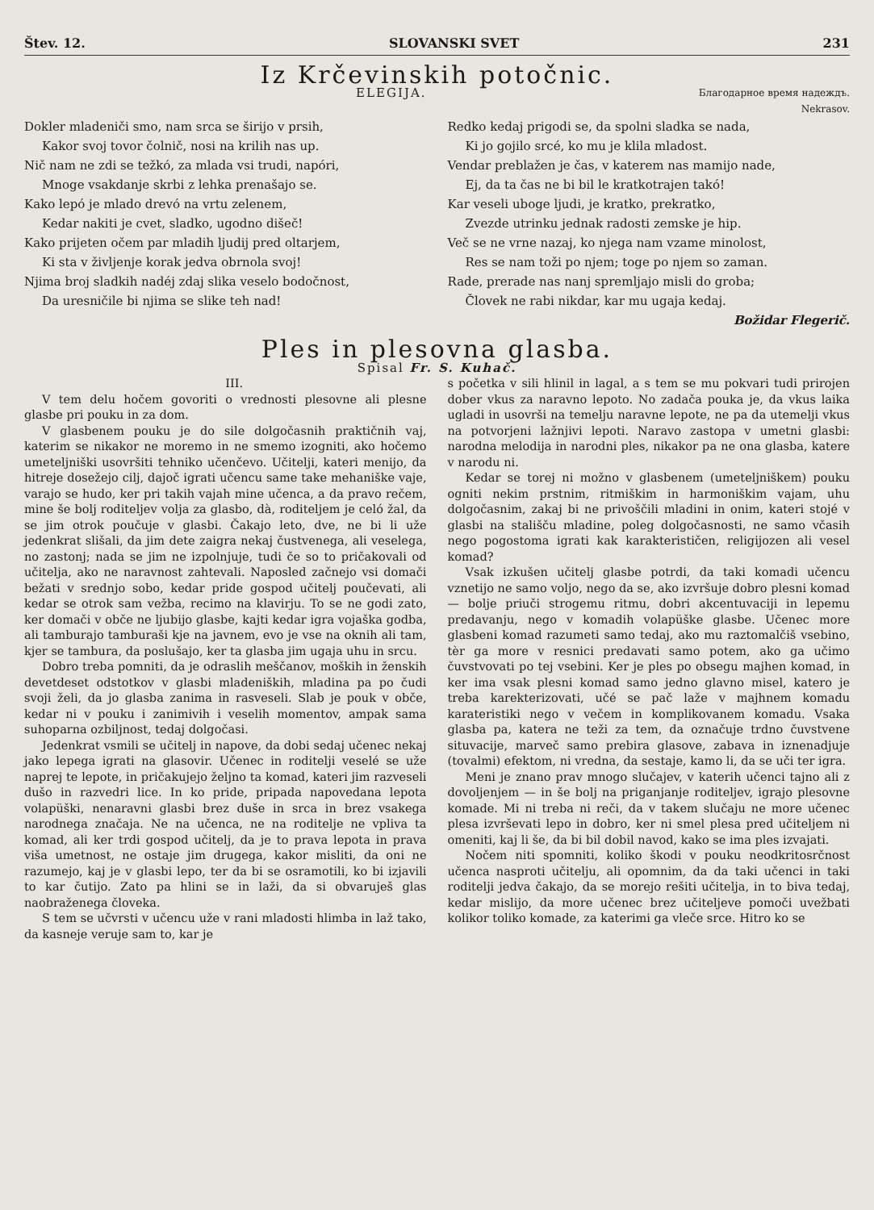Štev. 12. SLOVANSKI SVET 231
Iz Krčevinskih potočnic.
ELEGIJA.
Благодарное время надеждъ.
Nekrasov.
Dokler mladeniči smo, nam srca se širijo v prsih,
Kakor svoj tovor čolnič, nosi na krilih nas up.
Nič nam ne zdi se težkó, za mlada vsi trudi, napóri,
Mnoge vsakdanje skrbi z lehka prenašajo se.
Kako lepó je mlado drevó na vrtu zelenem,
Kedar nakiti je cvet, sladko, ugodno dišeč!
Kako prijeten očem par mladih ljudij pred oltarjem,
Ki sta v življenje korak jedva obrnola svoj!
Njima broj sladkih nadéj zdaj slika veselo bodočnost,
Da uresničile bi njima se slike teh nad!
Redko kedaj prigodi se, da spolni sladka se nada,
Ki jo gojilo srcé, ko mu je klila mladost.
Vendar preblažen je čas, v katerem nas mamijo nade,
Ej, da ta čas ne bi bil le kratkotrajen takó!
Kar veseli uboge ljudi, je kratko, prekratko,
Zvezde utrinku jednak radosti zemske je hip.
Več se ne vrne nazaj, ko njega nam vzame minolost,
Res se nam toži po njem; toge po njem so zaman.
Rade, prerade nas nanj spremljajo misli do groba;
Človek ne rabi nikdar, kar mu ugaja kedaj.
Božidar Flegerič.
Ples in plesovna glasba.
Spisal Fr. S. Kuhač.
III.
V tem delu hočem govoriti o vrednosti plesovne ali plesne glasbe pri pouku in za dom.
V glasbenem pouku je do sile dolgočasnih praktičnih vaj, katerim se nikakor ne moremo in ne smemo izogniti, ako hočemo umeteljniški usovršiti tehniko učenčevo. Učitelji, kateri menijo, da hitreje dosežejo cilj, dajoč igrati učencu same take mehaniške vaje, varajo se hudo, ker pri takih vajah mine učenca, a da pravo rečem, mine še bolj roditeljev volja za glasbo, dà, roditeljem je celó žal, da se jim otrok poučuje v glasbi. Čakajo leto, dve, ne bi li uže jedenkrat slišali, da jim dete zaigra nekaj čustvenega, ali veselega, no zastonj; nada se jim ne izpolnjuje, tudi če so to pričakovali od učitelja, ako ne naravnost zahtevali. Naposled začnejo vsi domači bežati v srednjo sobo, kedar pride gospod učitelj poučevati, ali kedar se otrok sam vežba, recimo na klavirju. To se ne godi zato, ker domači v obče ne ljubijo glasbe, kajti kedar igra vojaška godba, ali tamburajo tamburaši kje na javnem, evo je vse na oknih ali tam, kjer se tambura, da poslušajo, ker ta glasba jim ugaja uhu in srcu.
Dobro treba pomniti, da je odraslih meščanov, moških in ženskih devetdeset odstotkov v glasbi mladeniških, mladina pa po čudi svoji želi, da jo glasba zanima in rasveseli. Slab je pouk v obče, kedar ni v pouku i zanimivih i veselih momentov, ampak sama suhoparna ozbiljnost, tedaj dolgočasi.
Jedenkrat vsmili se učitelj in napove, da dobi sedaj učenec nekaj jako lepega igrati na glasovir. Učenec in roditelji veselé se uže naprej te lepote, in pričakujejo željno ta komad, kateri jim razveseli dušo in razvedri lice. In ko pride, pripada napovedana lepota volapüški, nenaravni glasbi brez duše in srca in brez vsakega narodnega značaja. Ne na učenca, ne na roditelje ne vpliva ta komad, ali ker trdi gospod učitelj, da je to prava lepota in prava viša umetnost, ne ostaje jim drugega, kakor misliti, da oni ne razumejo, kaj je v glasbi lepo, ter da bi se osramotili, ko bi izjavili to kar čutijo. Zato pa hlini se in laži, da si obvaruješ glas naobraženega človeka.
S tem se učvrsti v učencu uže v rani mladosti hlimba in laž tako, da kasneje veruje sam to, kar je
s početka v sili hlinil in lagal, a s tem se mu pokvari tudi prirojen dober vkus za naravno lepoto. No zadača pouka je, da vkus laika ugladi in usovrši na temelju naravne lepote, ne pa da utemelji vkus na potvorjeni lažnjivi lepoti. Naravo zastopa v umetni glasbi: narodna melodija in narodni ples, nikakor pa ne ona glasba, katere v narodu ni.
Kedar se torej ni možno v glasbenem (umeteljniškem) pouku ogniti nekim prstnim, ritmiškim in harmoniškim vajam, uhu dolgočasnim, zakaj bi ne privoščili mladini in onim, kateri stojé v glasbi na stališču mladine, poleg dolgočasnosti, ne samo včasih nego pogostoma igrati kak karakterističen, religijozen ali vesel komad?
Vsak izkušen učitelj glasbe potrdi, da taki komadi učencu vznetijo ne samo voljo, nego da se, ako izvršuje dobro plesni komad — bolje priuči strogemu ritmu, dobri akcentuvaciji in lepemu predavanju, nego v komadih volapüške glasbe. Učenec more glasbeni komad razumeti samo tedaj, ako mu raztomalčiš vsebino, tèr ga more v resnici predavati samo potem, ako ga učimo čuvstvovati po tej vsebini. Ker je ples po obsegu majhen komad, in ker ima vsak plesni komad samo jedno glavno misel, katero je treba karekterizovati, učé se pač laže v majhnem komadu karateristiki nego v večem in komplikovanem komadu. Vsaka glasba pa, katera ne teži za tem, da označuje trdno čuvstvene situvacije, marveč samo prebira glasove, zabava in iznenadjuje (tovalmi) efektom, ni vredna, da sestaje, kamo li, da se uči ter igra.
Meni je znano prav mnogo slučajev, v katerih učenci tajno ali z dovoljenjem — in še bolj na priganjanje roditeljev, igrajo plesovne komade. Mi ni treba ni reči, da v takem slučaju ne more učenec plesa izvrševati lepo in dobro, ker ni smel plesa pred učiteljem ni omeniti, kaj li še, da bi bil dobil navod, kako se ima ples izvajati.
Nočem niti spomniti, koliko škodi v pouku neodkritosrčnost učenca nasproti učitelju, ali opomnim, da da taki učenci in taki roditelji jedva čakajo, da se morejo rešiti učitelja, in to biva tedaj, kedar mislijo, da more učenec brez učiteljeve pomoči uvežbati kolikor toliko komade, za katerimi ga vleče srce. Hitro ko se